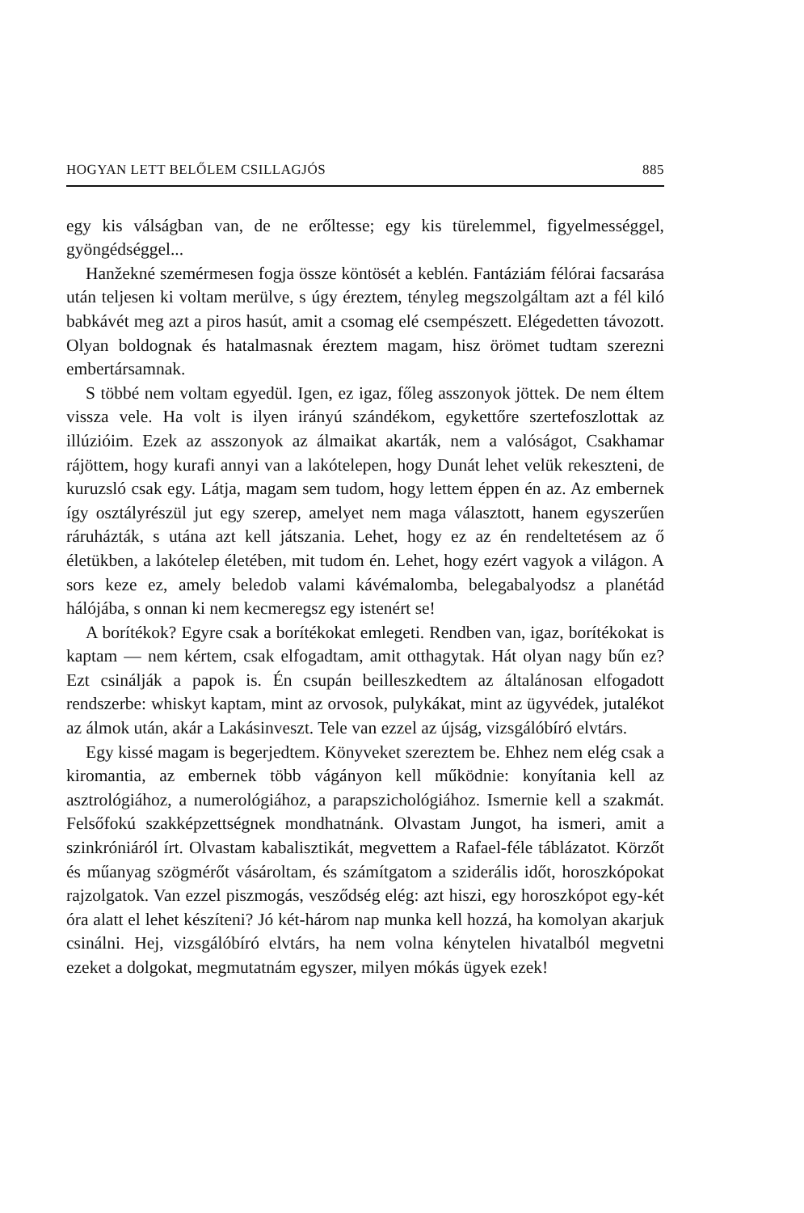HOGYAN LETT BELŐLEM CSILLAGJÓS 885
egy kis válságban van, de ne erőltesse; egy kis türelemmel, figyelmességgel, gyöngédséggel...
Hanžekné szemérmesen fogja össze köntösét a keblén. Fantáziám félórai facsarása után teljesen ki voltam merülve, s úgy éreztem, tényleg megszolgáltam azt a fél kiló babkávét meg azt a piros hasút, amit a csomag elé csempészett. Elégedetten távozott. Olyan boldognak és hatalmasnak éreztem magam, hisz örömet tudtam szerezni embertársamnak.
S többé nem voltam egyedül. Igen, ez igaz, főleg asszonyok jöttek. De nem éltem vissza vele. Ha volt is ilyen irányú szándékom, egykettőre szertefoszlottak az illúzióim. Ezek az asszonyok az álmaikat akarták, nem a valóságot, Csakhamar rájöttem, hogy kurafi annyi van a lakótelepen, hogy Dunát lehet velük rekeszteni, de kuruzsló csak egy. Látja, magam sem tudom, hogy lettem éppen én az. Az embernek így osztályrészül jut egy szerep, amelyet nem maga választott, hanem egyszerűen ráruházták, s utána azt kell játszania. Lehet, hogy ez az én rendeltetésem az ő életükben, a lakótelep életében, mit tudom én. Lehet, hogy ezért vagyok a világon. A sors keze ez, amely beledob valami kávémalomba, belegabalyodsz a planétád hálójába, s onnan ki nem kecmeregsz egy istenért se!
A borítékok? Egyre csak a borítékokat emlegeti. Rendben van, igaz, borítékokat is kaptam — nem kértem, csak elfogadtam, amit otthagytak. Hát olyan nagy bűn ez? Ezt csinálják a papok is. Én csupán beilleszkedtem az általánosan elfogadott rendszerbe: whiskyt kaptam, mint az orvosok, pulykákat, mint az ügyvédek, jutalékot az álmok után, akár a Lakásinveszt. Tele van ezzel az újság, vizsgálóbíró elvtárs.
Egy kissé magam is begerjedtem. Könyveket szereztem be. Ehhez nem elég csak a kiromantia, az embernek több vágányon kell működnie: konyítania kell az asztrológiához, a numerológiához, a parapszichológiához. Ismernie kell a szakmát. Felsőfokú szakképzettségnek mondhatnánk. Olvastam Jungot, ha ismeri, amit a szinkróniáról írt. Olvastam kabalisztikát, megvettem a Rafael-féle táblázatot. Körzőt és műanyag szögmérőt vásároltam, és számítgatom a sziderális időt, horoszkópokat rajzolgatok. Van ezzel piszmogás, vesződség elég: azt hiszi, egy horoszkópot egy-két óra alatt el lehet készíteni? Jó két-három nap munka kell hozzá, ha komolyan akarjuk csinálni. Hej, vizsgálóbíró elvtárs, ha nem volna kénytelen hivatalból megvetni ezeket a dolgokat, megmutatnám egyszer, milyen mókás ügyek ezek!